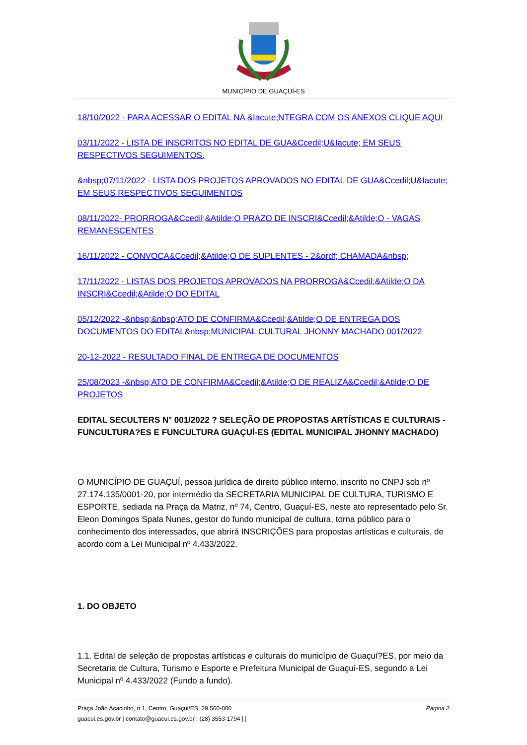MUNICÍPIO DE GUAÇUÍ-ES
18/10/2022 - PARA ACESSAR O EDITAL NA &Iacute;NTEGRA COM OS ANEXOS CLIQUE AQUI
03/11/2022 - LISTA DE INSCRITOS NO EDITAL DE GUA&Ccedil;U&Iacute; EM SEUS RESPECTIVOS SEGUIMENTOS.
&nbsp;07/11/2022 - LISTA DOS PROJETOS APROVADOS NO EDITAL DE GUA&Ccedil;U&Iacute; EM SEUS RESPECTIVOS SEGUIMENTOS
08/11/2022- PRORROGA&Ccedil;&Atilde;O PRAZO DE INSCRI&Ccedil;&Atilde;O - VAGAS REMANESCENTES
16/11/2022 - CONVOCA&Ccedil;&Atilde;O DE SUPLENTES - 2&ordf; CHAMADA&nbsp;
17/11/2022 - LISTAS DOS PROJETOS APROVADOS NA PRORROGA&Ccedil;&Atilde;O DA INSCRI&Ccedil;&Atilde;O DO EDITAL
05/12/2022 -&nbsp;&nbsp;ATO DE CONFIRMA&Ccedil;&Atilde;O DE ENTREGA DOS DOCUMENTOS DO EDITAL&nbsp;MUNICIPAL CULTURAL JHONNY MACHADO 001/2022
20-12-2022 - RESULTADO FINAL DE ENTREGA DE DOCUMENTOS
25/08/2023 -&nbsp;ATO DE CONFIRMA&Ccedil;&Atilde;O DE REALIZA&Ccedil;&Atilde;O DE PROJETOS
EDITAL SECULTERS N° 001/2022 ? SELEÇÃO DE PROPOSTAS ARTÍSTICAS E CULTURAIS - FUNCULTURA?ES E FUNCULTURA GUAÇUÍ-ES (EDITAL MUNICIPAL JHONNY MACHADO)
O MUNICÍPIO DE GUAÇUÍ, pessoa jurídica de direito público interno, inscrito no CNPJ sob nº 27.174.135/0001-20, por intermédio da SECRETARIA MUNICIPAL DE CULTURA, TURISMO E ESPORTE, sediada na Praça da Matriz, nº 74, Centro, Guaçuí-ES, neste ato representado pelo Sr. Eleon Domingos Spala Nunes, gestor do fundo municipal de cultura, torna público para o conhecimento dos interessados, que abrirá INSCRIÇÕES para propostas artísticas e culturais, de acordo com a Lei Municipal nº 4.433/2022.
1. DO OBJETO
1.1. Edital de seleção de propostas artísticas e culturais do município de Guaçuí?ES, por meio da Secretaria de Cultura, Turismo e Esporte e Prefeitura Municipal de Guaçuí-ES, segundo a Lei Municipal nº 4.433/2022 (Fundo a fundo).
Praça João Acacinho, n.1, Centro, Guaçui/ES, 29.560-000
guacui.es.gov.br | contato@guacui.es.gov.br | (28) 3553-1794 | |
Página 2